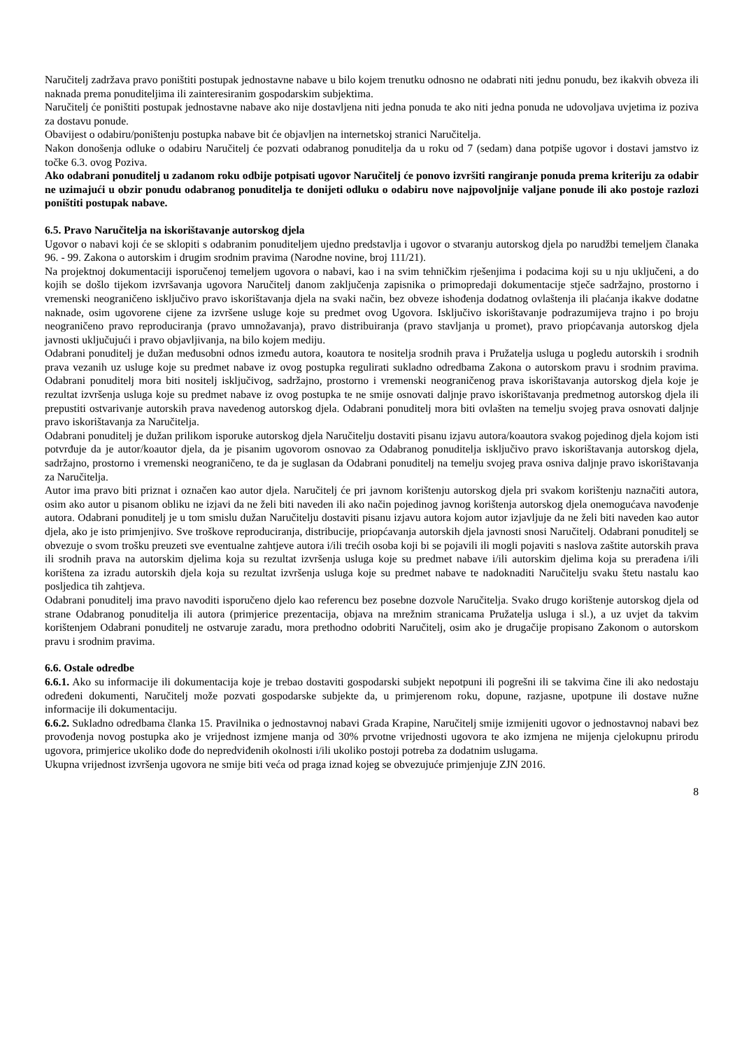Naručitelj zadržava pravo poništiti postupak jednostavne nabave u bilo kojem trenutku odnosno ne odabrati niti jednu ponudu, bez ikakvih obveza ili naknada prema ponuditeljima ili zainteresiranim gospodarskim subjektima.
Naručitelj će poništiti postupak jednostavne nabave ako nije dostavljena niti jedna ponuda te ako niti jedna ponuda ne udovoljava uvjetima iz poziva za dostavu ponude.
Obavijest o odabiru/poništenju postupka nabave bit će objavljen na internetskoj stranici Naručitelja.
Nakon donošenja odluke o odabiru Naručitelj će pozvati odabranog ponuditelja da u roku od 7 (sedam) dana potpiše ugovor i dostavi jamstvo iz točke 6.3. ovog Poziva.
Ako odabrani ponuditelj u zadanom roku odbije potpisati ugovor Naručitelj će ponovo izvršiti rangiranje ponuda prema kriteriju za odabir ne uzimajući u obzir ponudu odabranog ponuditelja te donijeti odluku o odabiru nove najpovoljnije valjane ponude ili ako postoje razlozi poništiti postupak nabave.
6.5. Pravo Naručitelja na iskorištavanje autorskog djela
Ugovor o nabavi koji će se sklopiti s odabranim ponuditeljem ujedno predstavlja i ugovor o stvaranju autorskog djela po narudžbi temeljem članaka 96. - 99. Zakona o autorskim i drugim srodnim pravima (Narodne novine, broj 111/21).
Na projektnoj dokumentaciji isporučenoj temeljem ugovora o nabavi, kao i na svim tehničkim rješenjima i podacima koji su u nju uključeni, a do kojih se došlo tijekom izvršavanja ugovora Naručitelj danom zaključenja zapisnika o primopredaji dokumentacije stječe sadržajno, prostorno i vremenski neograničeno isključivo pravo iskorištavanja djela na svaki način, bez obveze ishođenja dodatnog ovlaštenja ili plaćanja ikakve dodatne naknade, osim ugovorene cijene za izvršene usluge koje su predmet ovog Ugovora. Isključivo iskorištavanje podrazumijeva trajno i po broju neograničeno pravo reproduciranja (pravo umnožavanja), pravo distribuiranja (pravo stavljanja u promet), pravo priopćavanja autorskog djela javnosti uključujući i pravo objavljivanja, na bilo kojem mediju.
Odabrani ponuditelj je dužan međusobni odnos između autora, koautora te nositelja srodnih prava i Pružatelja usluga u pogledu autorskih i srodnih prava vezanih uz usluge koje su predmet nabave iz ovog postupka regulirati sukladno odredbama Zakona o autorskom pravu i srodnim pravima. Odabrani ponuditelj mora biti nositelj isključivog, sadržajno, prostorno i vremenski neograničenog prava iskorištavanja autorskog djela koje je rezultat izvršenja usluga koje su predmet nabave iz ovog postupka te ne smije osnovati daljnje pravo iskorištavanja predmetnog autorskog djela ili prepustiti ostvarivanje autorskih prava navedenog autorskog djela. Odabrani ponuditelj mora biti ovlašten na temelju svojeg prava osnovati daljnje pravo iskorištavanja za Naručitelja.
Odabrani ponuditelj je dužan prilikom isporuke autorskog djela Naručitelju dostaviti pisanu izjavu autora/koautora svakog pojedinog djela kojom isti potvrđuje da je autor/koautor djela, da je pisanim ugovorom osnovao za Odabranog ponuditelja isključivo pravo iskorištavanja autorskog djela, sadržajno, prostorno i vremenski neograničeno, te da je suglasan da Odabrani ponuditelj na temelju svojeg prava osniva daljnje pravo iskorištavanja za Naručitelja.
Autor ima pravo biti priznat i označen kao autor djela. Naručitelj će pri javnom korištenju autorskog djela pri svakom korištenju naznačiti autora, osim ako autor u pisanom obliku ne izjavi da ne želi biti naveden ili ako način pojedinog javnog korištenja autorskog djela onemogućava navođenje autora. Odabrani ponuditelj je u tom smislu dužan Naručitelju dostaviti pisanu izjavu autora kojom autor izjavljuje da ne želi biti naveden kao autor djela, ako je isto primjenjivo. Sve troškove reproduciranja, distribucije, priopćavanja autorskih djela javnosti snosi Naručitelj. Odabrani ponuditelj se obvezuje o svom trošku preuzeti sve eventualne zahtjeve autora i/ili trećih osoba koji bi se pojavili ili mogli pojaviti s naslova zaštite autorskih prava ili srodnih prava na autorskim djelima koja su rezultat izvršenja usluga koje su predmet nabave i/ili autorskim djelima koja su prerađena i/ili korištena za izradu autorskih djela koja su rezultat izvršenja usluga koje su predmet nabave te nadoknaditi Naručitelju svaku štetu nastalu kao posljedica tih zahtjeva.
Odabrani ponuditelj ima pravo navoditi isporučeno djelo kao referencu bez posebne dozvole Naručitelja. Svako drugo korištenje autorskog djela od strane Odabranog ponuditelja ili autora (primjerice prezentacija, objava na mrežnim stranicama Pružatelja usluga i sl.), a uz uvjet da takvim korištenjem Odabrani ponuditelj ne ostvaruje zaradu, mora prethodno odobriti Naručitelj, osim ako je drugačije propisano Zakonom o autorskom pravu i srodnim pravima.
6.6. Ostale odredbe
6.6.1. Ako su informacije ili dokumentacija koje je trebao dostaviti gospodarski subjekt nepotpuni ili pogrešni ili se takvima čine ili ako nedostaju određeni dokumenti, Naručitelj može pozvati gospodarske subjekte da, u primjerenom roku, dopune, razjasne, upotpune ili dostave nužne informacije ili dokumentaciju.
6.6.2. Sukladno odredbama članka 15. Pravilnika o jednostavnoj nabavi Grada Krapine, Naručitelj smije izmijeniti ugovor o jednostavnoj nabavi bez provođenja novog postupka ako je vrijednost izmjene manja od 30% prvotne vrijednosti ugovora te ako izmjena ne mijenja cjelokupnu prirodu ugovora, primjerice ukoliko dođe do nepredviđenih okolnosti i/ili ukoliko postoji potreba za dodatnim uslugama.
Ukupna vrijednost izvršenja ugovora ne smije biti veća od praga iznad kojeg se obvezujuće primjenjuje ZJN 2016.
8